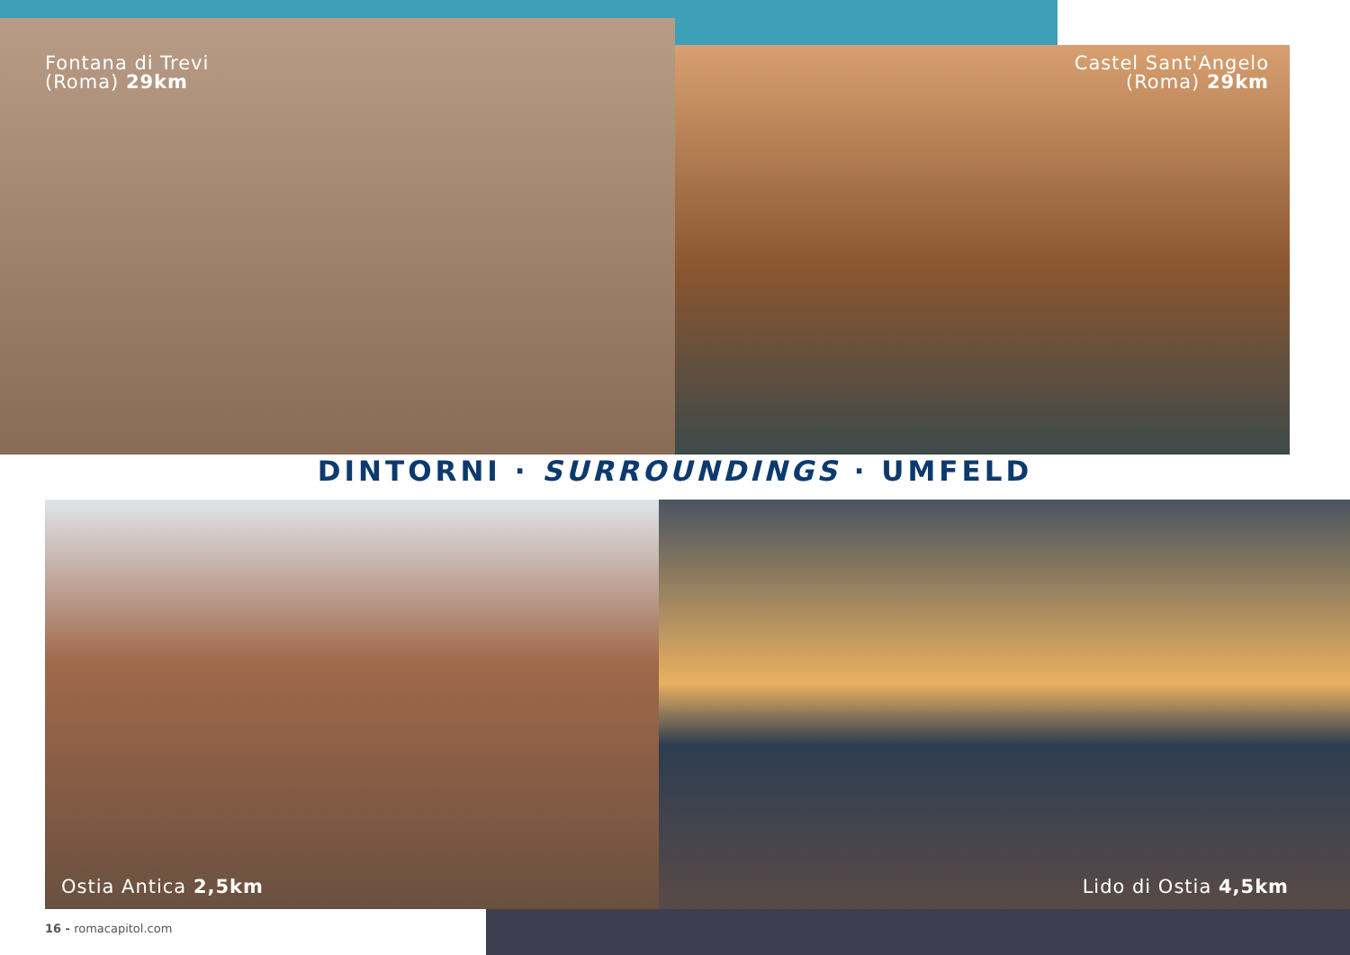Fontana di Trevi
(Roma) 29km
Castel Sant'Angelo
(Roma) 29km
DINTORNI · SURROUNDINGS · UMFELD
Ostia Antica 2,5km Lido di Ostia 4,5km
16 - romacapitol.com